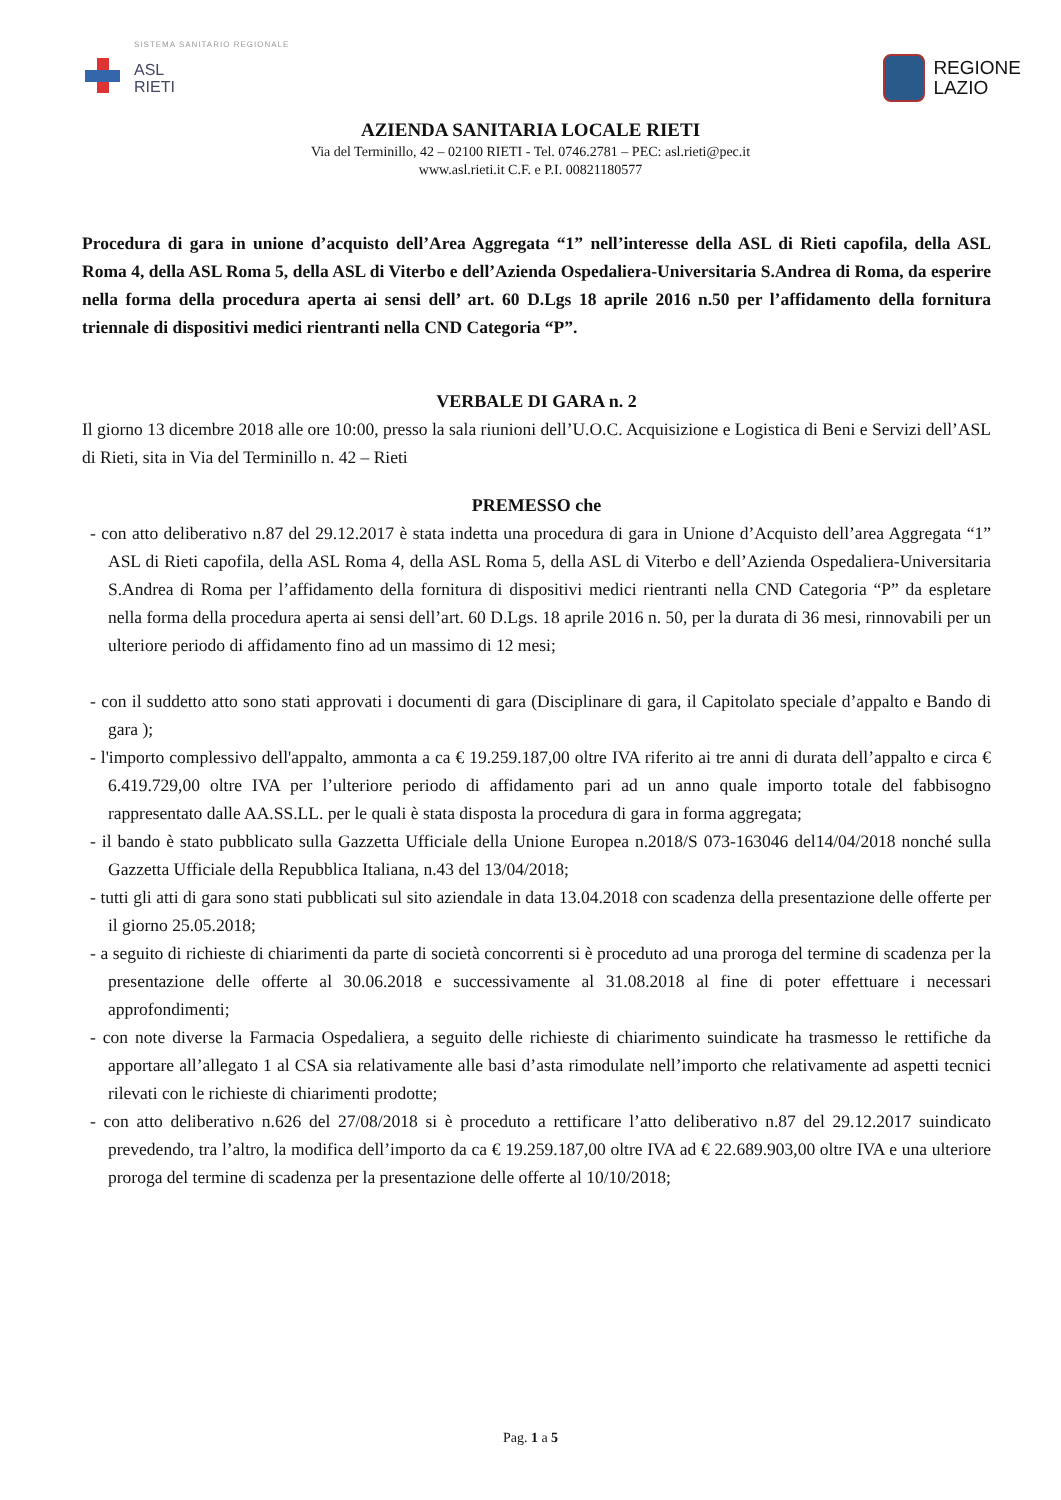SISTEMA SANITARIO REGIONALE
ASL
RIETI
REGIONE
LAZIO
AZIENDA SANITARIA LOCALE RIETI
Via del Terminillo, 42 – 02100 RIETI - Tel. 0746.2781 – PEC: asl.rieti@pec.it
www.asl.rieti.it C.F. e P.I. 00821180577
Procedura di gara in unione d’acquisto dell’Area Aggregata “1” nell’interesse della ASL di Rieti capofila, della ASL Roma 4, della ASL Roma 5, della ASL di Viterbo e dell’Azienda Ospedaliera-Universitaria S.Andrea di Roma, da esperire nella forma della procedura aperta ai sensi dell’ art. 60 D.Lgs 18 aprile 2016 n.50 per l’affidamento della fornitura triennale di dispositivi medici rientranti nella CND Categoria “P”.
VERBALE DI GARA n. 2
Il giorno 13 dicembre 2018 alle ore 10:00, presso la sala riunioni dell’U.O.C. Acquisizione e Logistica di Beni e Servizi dell’ASL di Rieti, sita in Via del Terminillo n. 42 – Rieti
PREMESSO che
- con atto deliberativo n.87 del 29.12.2017 è stata indetta una procedura di gara in Unione d’Acquisto dell’area Aggregata “1” ASL di Rieti capofila, della ASL Roma 4, della ASL Roma 5, della ASL di Viterbo e dell’Azienda Ospedaliera-Universitaria S.Andrea di Roma per l’affidamento della fornitura di dispositivi medici rientranti nella CND Categoria “P” da espletare nella forma della procedura aperta ai sensi dell’art. 60 D.Lgs. 18 aprile 2016 n. 50, per la durata di 36 mesi, rinnovabili per un ulteriore periodo di affidamento fino ad un massimo di 12 mesi;
- con il suddetto atto sono stati approvati i documenti di gara (Disciplinare di gara, il Capitolato speciale d’appalto e Bando di gara );
- l'importo complessivo dell'appalto, ammonta a ca € 19.259.187,00 oltre IVA riferito ai tre anni di durata dell’appalto e circa € 6.419.729,00 oltre IVA per l’ulteriore periodo di affidamento pari ad un anno quale importo totale del fabbisogno rappresentato dalle AA.SS.LL. per le quali è stata disposta la procedura di gara in forma aggregata;
- il bando è stato pubblicato sulla Gazzetta Ufficiale della Unione Europea n.2018/S 073-163046 del14/04/2018 nonché sulla Gazzetta Ufficiale della Repubblica Italiana, n.43 del 13/04/2018;
- tutti gli atti di gara sono stati pubblicati sul sito aziendale in data 13.04.2018 con scadenza della presentazione delle offerte per il giorno 25.05.2018;
- a seguito di richieste di chiarimenti da parte di società concorrenti si è proceduto ad una proroga del termine di scadenza per la presentazione delle offerte al 30.06.2018 e successivamente al 31.08.2018 al fine di poter effettuare i necessari approfondimenti;
- con note diverse la Farmacia Ospedaliera, a seguito delle richieste di chiarimento suindicate ha trasmesso le rettifiche da apportare all’allegato 1 al CSA sia relativamente alle basi d’asta rimodulate nell’importo che relativamente ad aspetti tecnici rilevati con le richieste di chiarimenti prodotte;
- con atto deliberativo n.626 del 27/08/2018 si è proceduto a rettificare l’atto deliberativo n.87 del 29.12.2017 suindicato prevedendo, tra l’altro, la modifica dell’importo da ca € 19.259.187,00 oltre IVA ad € 22.689.903,00 oltre IVA e una ulteriore proroga del termine di scadenza per la presentazione delle offerte al 10/10/2018;
Pag. 1 a 5